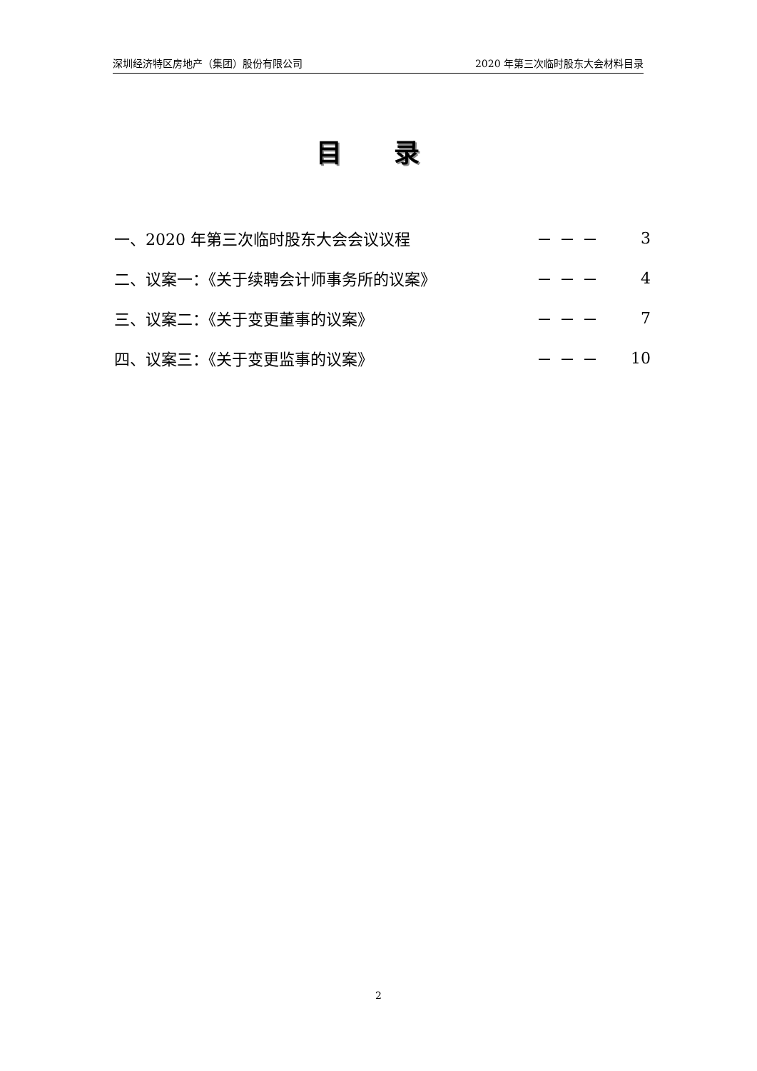深圳经济特区房地产（集团）股份有限公司 2020 年第三次临时股东大会材料目录
目 录
一、2020 年第三次临时股东大会会议议程 －－－ 3
二、议案一：《关于续聘会计师事务所的议案》 －－－ 4
三、议案二：《关于变更董事的议案》 －－－ 7
四、议案三：《关于变更监事的议案》 －－－ 10
2